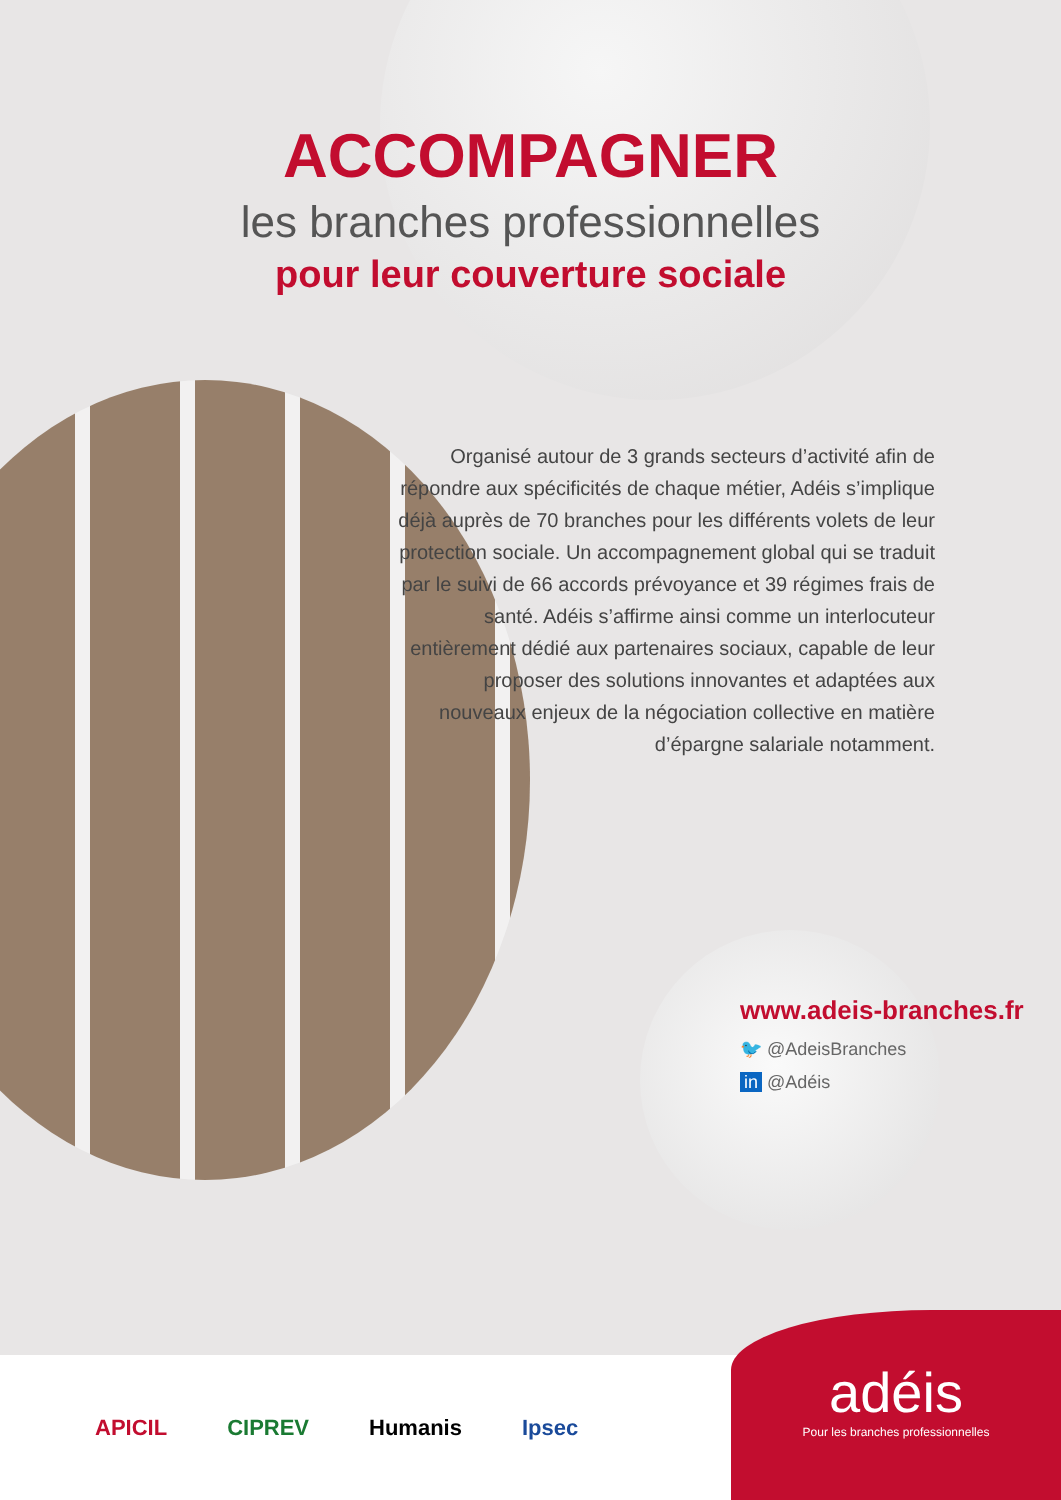ACCOMPAGNER
les branches professionnelles
pour leur couverture sociale
Organisé autour de 3 grands secteurs d’activité afin de répondre aux spécificités de chaque métier, Adéis s’implique déjà auprès de 70 branches pour les différents volets de leur protection sociale. Un accompagnement global qui se traduit par le suivi de 66 accords prévoyance et 39 régimes frais de santé. Adéis s’affirme ainsi comme un interlocuteur entièrement dédié aux partenaires sociaux, capable de leur proposer des solutions innovantes et adaptées aux nouveaux enjeux de la négociation collective en matière d’épargne salariale notamment.
www.adeis-branches.fr
🐦 @AdeisBranches
in @Adéis
APICIL CIPREV Humanis Ipsec
adéis
Pour les branches professionnelles